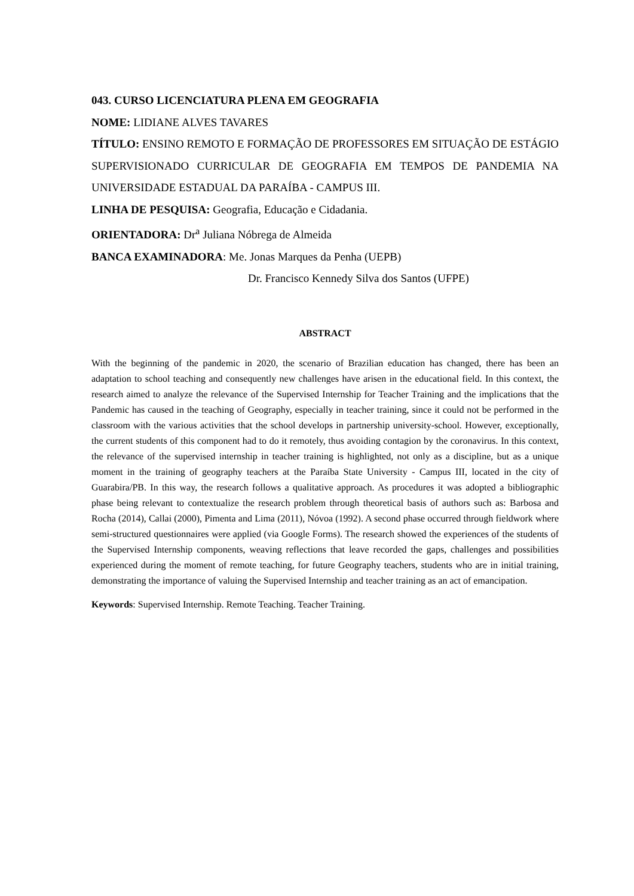043. CURSO LICENCIATURA PLENA EM GEOGRAFIA
NOME: LIDIANE ALVES TAVARES
TÍTULO: ENSINO REMOTO E FORMAÇÃO DE PROFESSORES EM SITUAÇÃO DE ESTÁGIO SUPERVISIONADO CURRICULAR DE GEOGRAFIA EM TEMPOS DE PANDEMIA NA UNIVERSIDADE ESTADUAL DA PARAÍBA - CAMPUS III.
LINHA DE PESQUISA: Geografia, Educação e Cidadania.
ORIENTADORA: Dr<sup>a</sup> Juliana Nóbrega de Almeida
BANCA EXAMINADORA: Me. Jonas Marques da Penha (UEPB)
Dr. Francisco Kennedy Silva dos Santos (UFPE)
ABSTRACT
With the beginning of the pandemic in 2020, the scenario of Brazilian education has changed, there has been an adaptation to school teaching and consequently new challenges have arisen in the educational field. In this context, the research aimed to analyze the relevance of the Supervised Internship for Teacher Training and the implications that the Pandemic has caused in the teaching of Geography, especially in teacher training, since it could not be performed in the classroom with the various activities that the school develops in partnership university-school. However, exceptionally, the current students of this component had to do it remotely, thus avoiding contagion by the coronavirus. In this context, the relevance of the supervised internship in teacher training is highlighted, not only as a discipline, but as a unique moment in the training of geography teachers at the Paraíba State University - Campus III, located in the city of Guarabira/PB. In this way, the research follows a qualitative approach. As procedures it was adopted a bibliographic phase being relevant to contextualize the research problem through theoretical basis of authors such as: Barbosa and Rocha (2014), Callai (2000), Pimenta and Lima (2011), Nóvoa (1992). A second phase occurred through fieldwork where semi-structured questionnaires were applied (via Google Forms). The research showed the experiences of the students of the Supervised Internship components, weaving reflections that leave recorded the gaps, challenges and possibilities experienced during the moment of remote teaching, for future Geography teachers, students who are in initial training, demonstrating the importance of valuing the Supervised Internship and teacher training as an act of emancipation.
Keywords: Supervised Internship. Remote Teaching. Teacher Training.